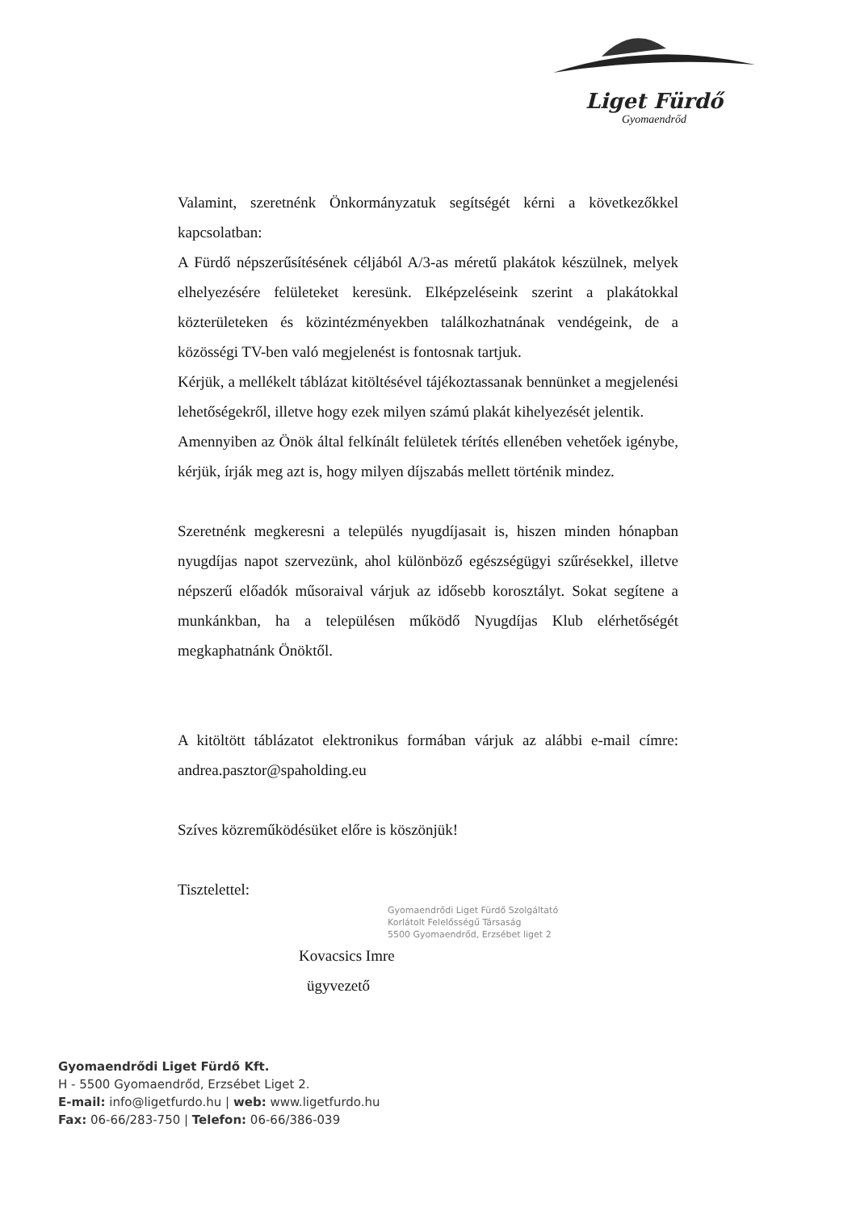Liget Fürdő
Gyomaendrőd
Valamint, szeretnénk Önkormányzatuk segítségét kérni a következőkkel kapcsolatban:
A Fürdő népszerűsítésének céljából A/3-as méretű plakátok készülnek, melyek elhelyezésére felületeket keresünk. Elképzeléseink szerint a plakátokkal közterületeken és közintézményekben találkozhatnának vendégeink, de a közösségi TV-ben való megjelenést is fontosnak tartjuk.
Kérjük, a mellékelt táblázat kitöltésével tájékoztassanak bennünket a megjelenési lehetőségekről, illetve hogy ezek milyen számú plakát kihelyezését jelentik.
Amennyiben az Önök által felkínált felületek térítés ellenében vehetőek igénybe, kérjük, írják meg azt is, hogy milyen díjszabás mellett történik mindez.
Szeretnénk megkeresni a település nyugdíjasait is, hiszen minden hónapban nyugdíjas napot szervezünk, ahol különböző egészségügyi szűrésekkel, illetve népszerű előadók műsoraival várjuk az idősebb korosztályt. Sokat segítene a munkánkban, ha a településen működő Nyugdíjas Klub elérhetőségét megkaphatnánk Önöktől.
A kitöltött táblázatot elektronikus formában várjuk az alábbi e-mail címre: andrea.pasztor@spaholding.eu
Szíves közreműködésüket előre is köszönjük!
Tisztelettel:
Gyomaendrődi Liget Fürdő Szolgáltató
Korlátolt Felelősségű Társaság
5500 Gyomaendrőd, Erzsébet liget 2
Kovacsics Imre
ügyvezető
Gyomaendrődi Liget Fürdő Kft.
H - 5500 Gyomaendrőd, Erzsébet Liget 2.
E-mail: info@ligetfurdo.hu | web: www.ligetfurdo.hu
Fax: 06-66/283-750 | Telefon: 06-66/386-039